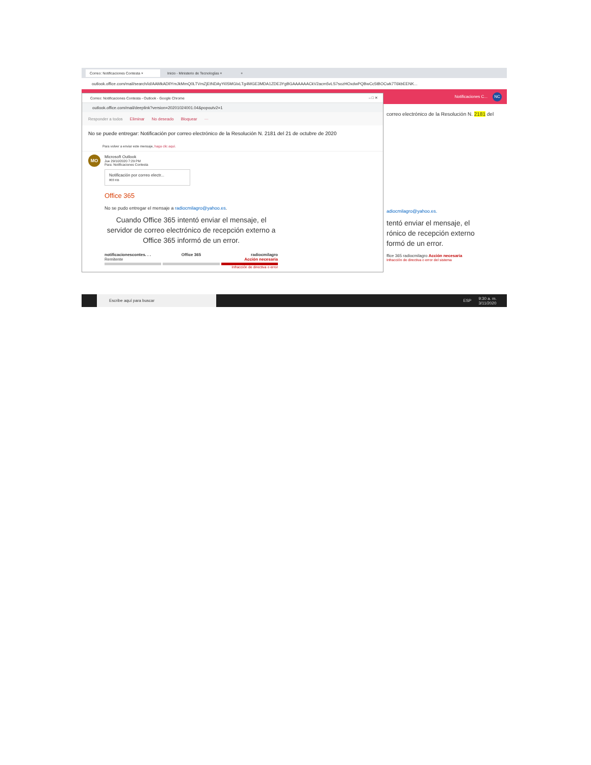Correo: Notificaciones Contesta × Inicio - Ministerio de Tecnologías ×
+
outlook.office.com/mail/search/id/AAMkADIlYmJkMmQ0LTVmZjEtNDAyYi05MGIxLTg4MGE3MDA1ZDE3YgBGAAAAAACkV2acm5vLS7sozHOxdwPQBwCc5tBOCwk7T6kbEENK...
Notificaciones C... NC
Correo: Notificaciones Contesta - Outlook - Google Chrome – □ ✕
outlook.office.com/mail/deeplink?version=20201024001.04&popoutv2=1
Responder a todos Eliminar No deseado Bloquear ···
No se puede entregar: Notificación por correo electrónico de la Resolución N. 2181 del 21 de octubre de 2020
Para volver a enviar este mensaje, haga clic aquí.
MO
Microsoft Outlook
Jue 29/10/2020 7:29 PM
Para: Notificaciones Contesta
Notificación por correo electr...
803 KB
Office 365
No se pudo entregar el mensaje a radiocmilagro@yahoo.es.
Cuando Office 365 intentó enviar el mensaje, el servidor de correo electrónico de recepción externo a Office 365 informó de un error.
notificacionescontes. . .
Remitente
Office 365
radiocmilagro
Acción necesaria
Infracción de directiva o error
correo electrónico de la Resolución N. 2181 del
adiocmilagro@yahoo.es.
tentó enviar el mensaje, el
rónico de recepción externo
formó de un error.
ffice 365 radiocmilagro Acción necesaria
Infracción de directiva o error del sistema
Escribe aquí para buscar
ESP 9:30 a. m.
3/11/2020